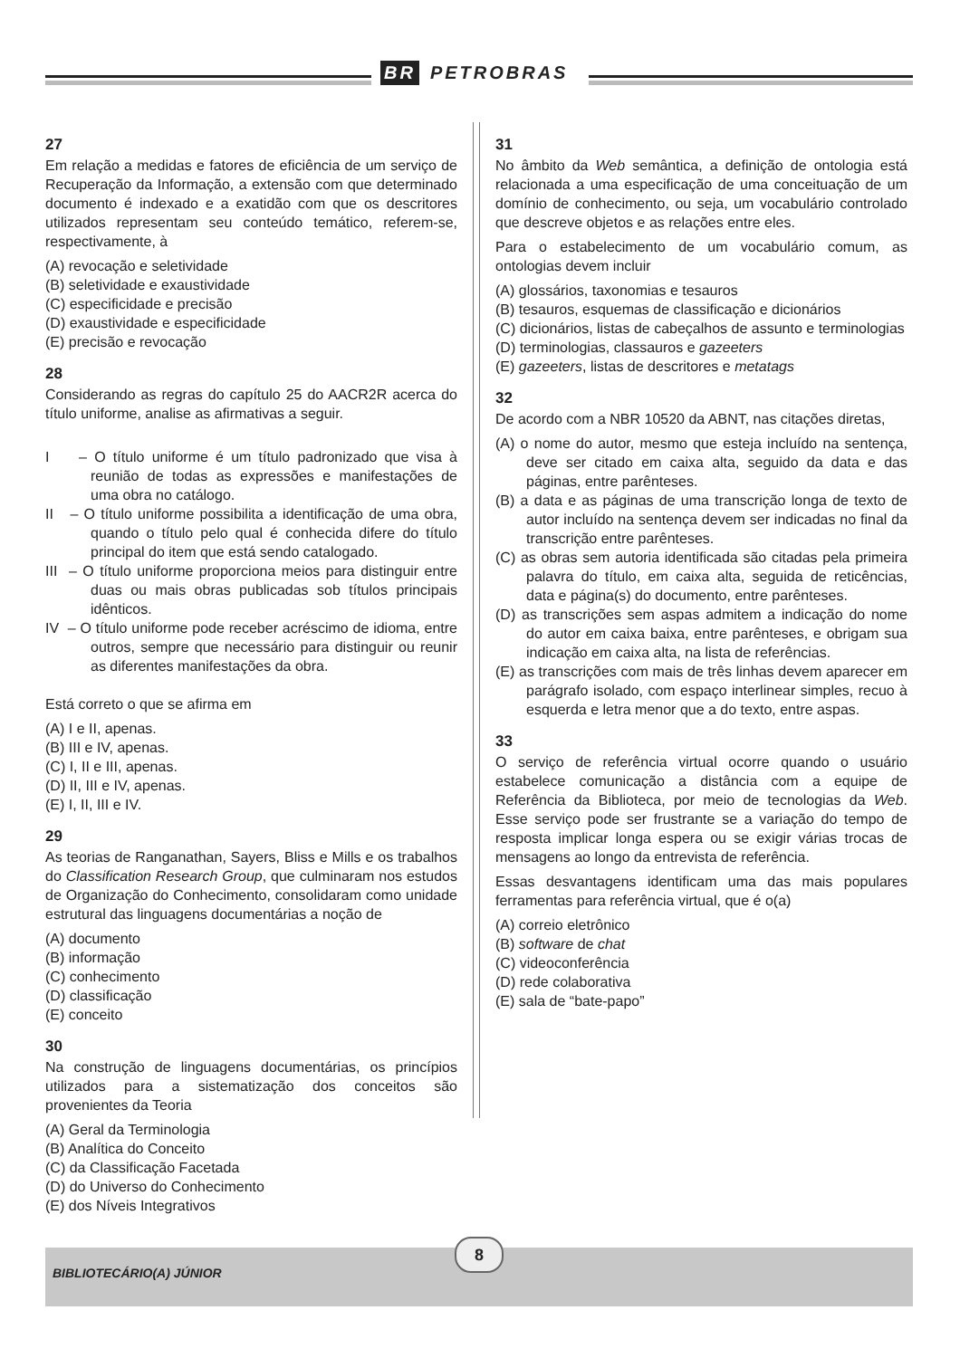BR PETROBRAS
27
Em relação a medidas e fatores de eficiência de um serviço de Recuperação da Informação, a extensão com que determinado documento é indexado e a exatidão com que os descritores utilizados representam seu conteúdo temático, referem-se, respectivamente, à
(A) revocação e seletividade
(B) seletividade e exaustividade
(C) especificidade e precisão
(D) exaustividade e especificidade
(E) precisão e revocação
28
Considerando as regras do capítulo 25 do AACR2R acerca do título uniforme, analise as afirmativas a seguir.
I – O título uniforme é um título padronizado que visa à reunião de todas as expressões e manifestações de uma obra no catálogo.
II – O título uniforme possibilita a identificação de uma obra, quando o título pelo qual é conhecida difere do título principal do item que está sendo catalogado.
III – O título uniforme proporciona meios para distinguir entre duas ou mais obras publicadas sob títulos principais idênticos.
IV – O título uniforme pode receber acréscimo de idioma, entre outros, sempre que necessário para distinguir ou reunir as diferentes manifestações da obra.
Está correto o que se afirma em
(A) I e II, apenas.
(B) III e IV, apenas.
(C) I, II e III, apenas.
(D) II, III e IV, apenas.
(E) I, II, III e IV.
29
As teorias de Ranganathan, Sayers, Bliss e Mills e os trabalhos do Classification Research Group, que culminaram nos estudos de Organização do Conhecimento, consolidaram como unidade estrutural das linguagens documentárias a noção de
(A) documento
(B) informação
(C) conhecimento
(D) classificação
(E) conceito
30
Na construção de linguagens documentárias, os princípios utilizados para a sistematização dos conceitos são provenientes da Teoria
(A) Geral da Terminologia
(B) Analítica do Conceito
(C) da Classificação Facetada
(D) do Universo do Conhecimento
(E) dos Níveis Integrativos
31
No âmbito da Web semântica, a definição de ontologia está relacionada a uma especificação de uma conceituação de um domínio de conhecimento, ou seja, um vocabulário controlado que descreve objetos e as relações entre eles.
Para o estabelecimento de um vocabulário comum, as ontologias devem incluir
(A) glossários, taxonomias e tesauros
(B) tesauros, esquemas de classificação e dicionários
(C) dicionários, listas de cabeçalhos de assunto e terminologias
(D) terminologias, classauros e gazeeters
(E) gazeeters, listas de descritores e metatags
32
De acordo com a NBR 10520 da ABNT, nas citações diretas,
(A) o nome do autor, mesmo que esteja incluído na sentença, deve ser citado em caixa alta, seguido da data e das páginas, entre parênteses.
(B) a data e as páginas de uma transcrição longa de texto de autor incluído na sentença devem ser indicadas no final da transcrição entre parênteses.
(C) as obras sem autoria identificada são citadas pela primeira palavra do título, em caixa alta, seguida de reticências, data e página(s) do documento, entre parênteses.
(D) as transcrições sem aspas admitem a indicação do nome do autor em caixa baixa, entre parênteses, e obrigam sua indicação em caixa alta, na lista de referências.
(E) as transcrições com mais de três linhas devem aparecer em parágrafo isolado, com espaço interlinear simples, recuo à esquerda e letra menor que a do texto, entre aspas.
33
O serviço de referência virtual ocorre quando o usuário estabelece comunicação a distância com a equipe de Referência da Biblioteca, por meio de tecnologias da Web. Esse serviço pode ser frustrante se a variação do tempo de resposta implicar longa espera ou se exigir várias trocas de mensagens ao longo da entrevista de referência.
Essas desvantagens identificam uma das mais populares ferramentas para referência virtual, que é o(a)
(A) correio eletrônico
(B) software de chat
(C) videoconferência
(D) rede colaborativa
(E) sala de “bate-papo”
BIBLIOTECÁRIO(A) JÚNIOR
8